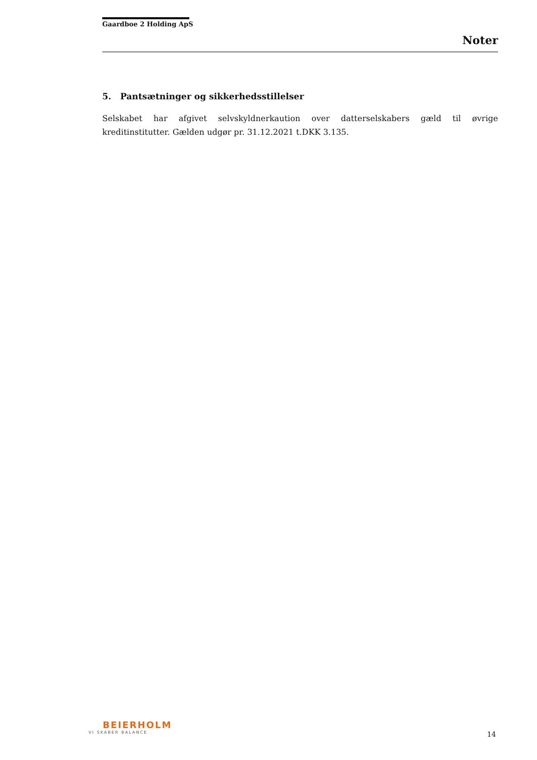Gaardboe 2 Holding ApS
Noter
5. Pantsætninger og sikkerhedsstillelser
Selskabet har afgivet selvskyldnerkaution over datterselskabers gæld til øvrige kreditinstitutter. Gælden udgør pr. 31.12.2021 t.DKK 3.135.
BEIERHOLM
VI SKABER BALANCE
14